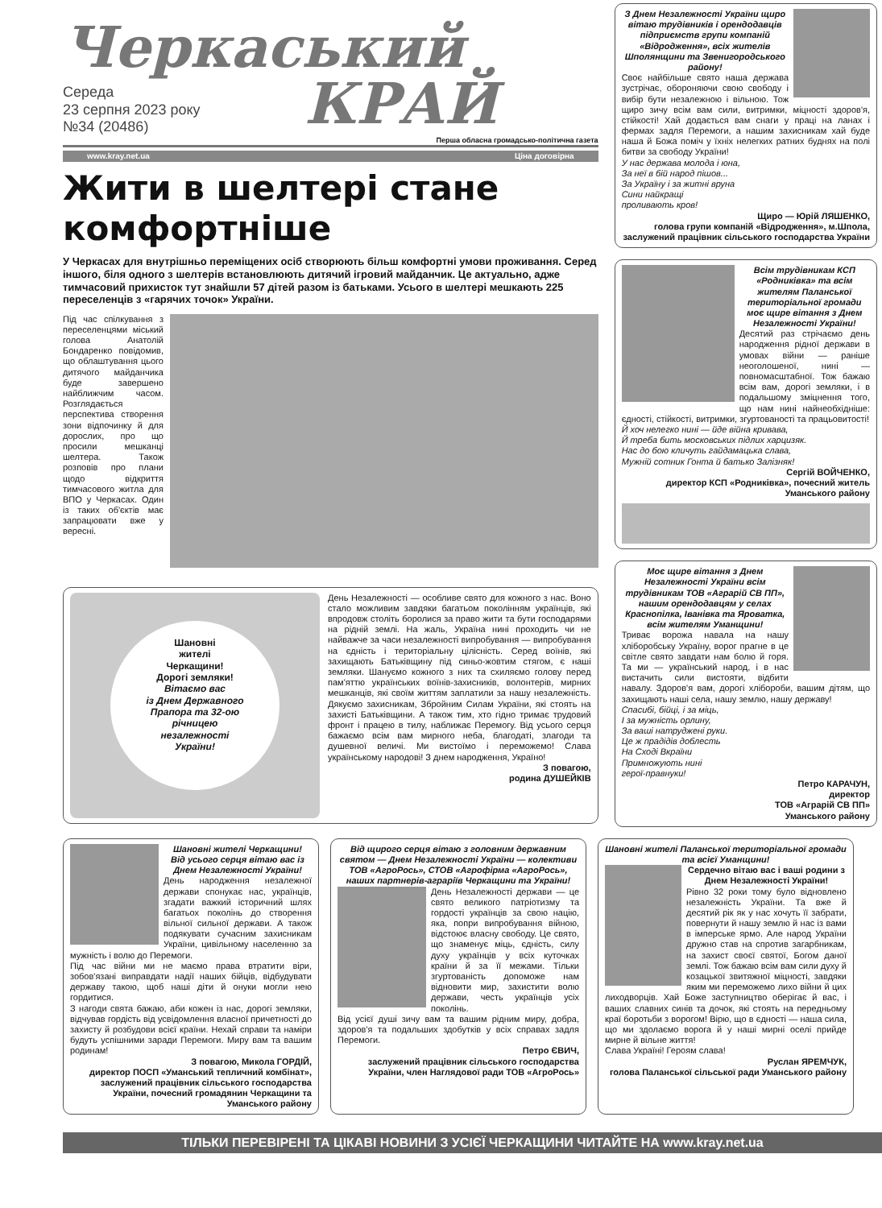Черкаський
КРАЙ
Середа
23 серпня 2023 року
№34 (20486)
Перша обласна громадсько-політична газета
www.kray.net.ua Ціна договірна
Жити в шелтері стане комфортніше
У Черкасах для внутрішньо переміщених осіб створюють більш комфортні умови проживання. Серед іншого, біля одного з шелтерів встановлюють дитячий ігровий майданчик. Це актуально, адже тимчасовий прихисток тут знайшли 57 дітей разом із батьками. Усього в шелтері мешкають 225 переселенців з «гарячих точок» України.
Під час спілкування з переселенцями міський голова Анатолій Бондаренко повідомив, що облаштування цього дитячого майданчика буде завершено найближчим часом. Розглядається перспектива створення зони відпочинку й для дорослих, про що просили мешканці шелтера. Також розповів про плани щодо відкриття тимчасового житла для ВПО у Черкасах. Один із таких об'єктів має запрацювати вже у вересні.
Шановні
жителі
Черкащини!
Дорогі земляки!
Вітаємо вас
із Днем Державного
Прапора та 32-ою
річницею
незалежності
України!
День Незалежності — особливе свято для кожного з нас. Воно стало можливим завдяки багатьом поколінням українців, які впродовж століть боролися за право жити та бути господарями на рідній землі. На жаль, Україна нині проходить чи не найважче за часи незалежності випробування — випробування на єдність і територіальну цілісність. Серед воїнів, які захищають Батьківщину під синьо-жовтим стягом, є наші земляки. Шануємо кожного з них та схиляємо голову перед пам'яттю українських воїнів-захисників, волонтерів, мирних мешканців, які своїм життям заплатили за нашу незалежність. Дякуємо захисникам, Збройним Силам України, які стоять на захисті Батьківщини. А також тим, хто гідно тримає трудовий фронт і працею в тилу, наближає Перемогу. Від усього серця бажаємо всім вам мирного неба, благодаті, злагоди та душевної величі. Ми вистоїмо і переможемо! Слава українському народові! З днем народження, Україно!
З повагою,
родина ДУШЕЙКІВ
З Днем Незалежності України щиро вітаю трудівників і орендодавців підприємств групи компаній «Відродження», всіх жителів Шполянщини та Звенигородського району!
Своє найбільше свято наша держава зустрічає, обороняючи свою свободу і вибір бути незалежною і вільною. Тож щиро зичу всім вам сили, витримки, міцності здоров'я, стійкості! Хай додається вам снаги у праці на ланах і фермах задля Перемоги, а нашим захисникам хай буде наша й Божа поміч у їхніх нелегких ратних буднях на полі битви за свободу України!
У нас держава молода і юна,
За неї в бій народ пішов...
За Україну і за житні вруна
Сини найкращі
проливають кров!
Щиро — Юрій ЛЯШЕНКО,
голова групи компаній «Відродження», м.Шпола, заслужений працівник сільського господарства України
Всім трудівникам КСП «Родниківка» та всім жителям Паланської територіальної громади моє щире вітання з Днем Незалежності України!
Десятий раз стрічаємо день народження рідної держави в умовах війни — раніше неоголошеної, нині — повномасштабної. Тож бажаю всім вам, дорогі земляки, і в подальшому зміцнення того, що нам нині найнеобхідніше: єдності, стійкості, витримки, згуртованості та працьовитості!
Й хоч нелегко нині — йде війна кривава,
Й треба бить московських підлих харцизяк.
Нас до бою кличуть гайдамацька слава,
Мужній сотник Гонта й батько Залізняк!
Сергій ВОЙЧЕНКО,
директор КСП «Родниківка», почесний житель Уманського району
Моє щире вітання з Днем Незалежності України всім трудівникам ТОВ «Аграрій СВ ПП», нашим орендодавцям у селах Краснопілка, Іванівка та Яроватка, всім жителям Уманщини!
Триває ворожа навала на нашу хліборобську Україну, ворог прагне в це світле свято завдати нам болю й горя. Та ми — український народ, і в нас вистачить сили вистояти, відбити навалу. Здоров'я вам, дорогі хлібороби, вашим дітям, що захищають наші села, нашу землю, нашу державу!
Спасибі, бійці, і за міць,
І за мужність орлину,
За ваші натруджені руки.
Це ж прадідів доблесть
На Сході Вкраїни
Примножують нині
герої-правнуки!
Петро КАРАЧУН,
директор
ТОВ «Аграрій СВ ПП»
Уманського району
Шановні жителі Черкащини!
Від усього серця вітаю вас із Днем Незалежності України!
День народження незалежної держави спонукає нас, українців, згадати важкий історичний шлях багатьох поколінь до створення вільної сильної держави. А також подякувати сучасним захисникам України, цивільному населенню за мужність і волю до Перемоги.
Під час війни ми не маємо права втратити віри, зобов'язані виправдати надії наших бійців, відбудувати державу такою, щоб наші діти й онуки могли нею гордитися.
З нагоди свята бажаю, аби кожен із нас, дорогі земляки, відчував гордість від усвідомлення власної причетності до захисту й розбудови всієї країни. Нехай справи та наміри будуть успішними заради Перемоги. Миру вам та вашим родинам!
З повагою, Микола ГОРДІЙ,
директор ПОСП «Уманський тепличний комбінат», заслужений працівник сільського господарства України, почесний громадянин Черкащини та Уманського району
Від щирого серця вітаю з головним державним святом — Днем Незалежності України — колективи ТОВ «АгроРось», СТОВ «Агрофірма «АгроРось», наших партнерів-аграріїв Черкащини та України!
День Незалежності держави — це свято великого патріотизму та гордості українців за свою націю, яка, попри випробування війною, відстоює власну свободу. Це свято, що знаменує міць, єдність, силу духу українців у всіх куточках країни й за її межами. Тільки згуртованість допоможе нам відновити мир, захистити волю держави, честь українців усіх поколінь.
Від усієї душі зичу вам та вашим рідним миру, добра, здоров'я та подальших здобутків у всіх справах задля Перемоги.
Петро ЄВИЧ,
заслужений працівник сільського господарства України, член Наглядової ради ТОВ «АгроРось»
Шановні жителі Паланської територіальної громади та всієї Уманщини!
Сердечно вітаю вас і ваші родини з Днем Незалежності України!
Рівно 32 роки тому було відновлено незалежність України. Та вже й десятий рік як у нас хочуть її забрати, повернути й нашу землю й нас із вами в імперське ярмо. Але народ України дружно став на спротив загарбникам, на захист своєї святої, Богом даної землі. Тож бажаю всім вам сили духу й козацької звитяжної міцності, завдяки яким ми переможемо лихо війни й цих лиходворців. Хай Боже заступництво оберігає й вас, і ваших славних синів та дочок, які стоять на передньому краї боротьби з ворогом! Вірю, що в єдності — наша сила, що ми здолаємо ворога й у наші мирні оселі прийде мирне й вільне життя!
Слава Україні! Героям слава!
Руслан ЯРЕМЧУК,
голова Паланської сільської ради Уманського району
ТІЛЬКИ ПЕРЕВІРЕНІ ТА ЦІКАВІ НОВИНИ З УСІЄЇ ЧЕРКАЩИНИ ЧИТАЙТЕ НА www.kray.net.ua